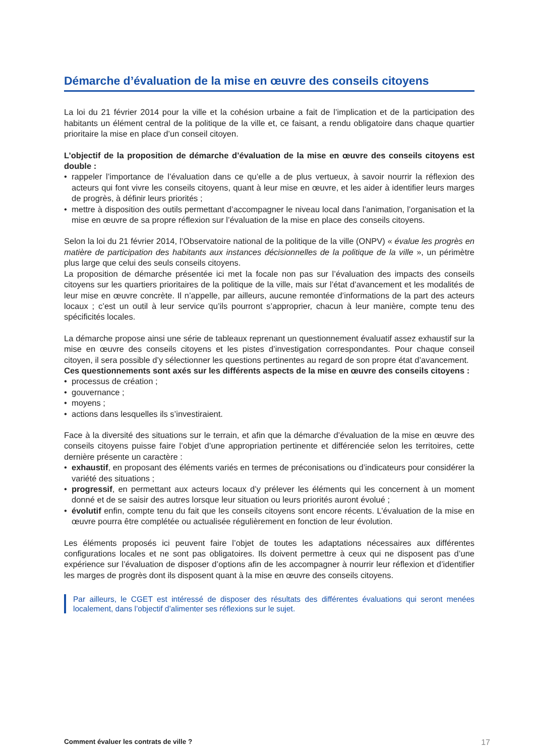Démarche d’évaluation de la mise en œuvre des conseils citoyens
La loi du 21 février 2014 pour la ville et la cohésion urbaine a fait de l’implication et de la participation des habitants un élément central de la politique de la ville et, ce faisant, a rendu obligatoire dans chaque quartier prioritaire la mise en place d’un conseil citoyen.
L’objectif de la proposition de démarche d’évaluation de la mise en œuvre des conseils citoyens est double :
• rappeler l’importance de l’évaluation dans ce qu’elle a de plus vertueux, à savoir nourrir la réflexion des acteurs qui font vivre les conseils citoyens, quant à leur mise en œuvre, et les aider à identifier leurs marges de progrès, à définir leurs priorités ;
• mettre à disposition des outils permettant d’accompagner le niveau local dans l’animation, l’organisation et la mise en œuvre de sa propre réflexion sur l’évaluation de la mise en place des conseils citoyens.
Selon la loi du 21 février 2014, l’Observatoire national de la politique de la ville (ONPV) « évalue les progrès en matière de participation des habitants aux instances décisionnelles de la politique de la ville », un périmètre plus large que celui des seuls conseils citoyens.
La proposition de démarche présentée ici met la focale non pas sur l’évaluation des impacts des conseils citoyens sur les quartiers prioritaires de la politique de la ville, mais sur l’état d’avancement et les modalités de leur mise en œuvre concrète. Il n’appelle, par ailleurs, aucune remontée d’informations de la part des acteurs locaux ; c’est un outil à leur service qu’ils pourront s’approprier, chacun à leur manière, compte tenu des spécificités locales.
La démarche propose ainsi une série de tableaux reprenant un questionnement évaluatif assez exhaustif sur la mise en œuvre des conseils citoyens et les pistes d’investigation correspondantes. Pour chaque conseil citoyen, il sera possible d’y sélectionner les questions pertinentes au regard de son propre état d’avancement.
Ces questionnements sont axés sur les différents aspects de la mise en œuvre des conseils citoyens :
• processus de création ;
• gouvernance ;
• moyens ;
• actions dans lesquelles ils s’investiraient.
Face à la diversité des situations sur le terrain, et afin que la démarche d’évaluation de la mise en œuvre des conseils citoyens puisse faire l’objet d’une appropriation pertinente et différenciée selon les territoires, cette dernière présente un caractère :
• exhaustif, en proposant des éléments variés en termes de préconisations ou d’indicateurs pour considérer la variété des situations ;
• progressif, en permettant aux acteurs locaux d’y prélever les éléments qui les concernent à un moment donné et de se saisir des autres lorsque leur situation ou leurs priorités auront évolué ;
• évolutif enfin, compte tenu du fait que les conseils citoyens sont encore récents. L’évaluation de la mise en œuvre pourra être complétée ou actualisée régulièrement en fonction de leur évolution.
Les éléments proposés ici peuvent faire l’objet de toutes les adaptations nécessaires aux différentes configurations locales et ne sont pas obligatoires. Ils doivent permettre à ceux qui ne disposent pas d’une expérience sur l’évaluation de disposer d’options afin de les accompagner à nourrir leur réflexion et d’identifier les marges de progrès dont ils disposent quant à la mise en œuvre des conseils citoyens.
Par ailleurs, le CGET est intéressé de disposer des résultats des différentes évaluations qui seront menées localement, dans l’objectif d’alimenter ses réflexions sur le sujet.
Comment évaluer les contrats de ville ? 17